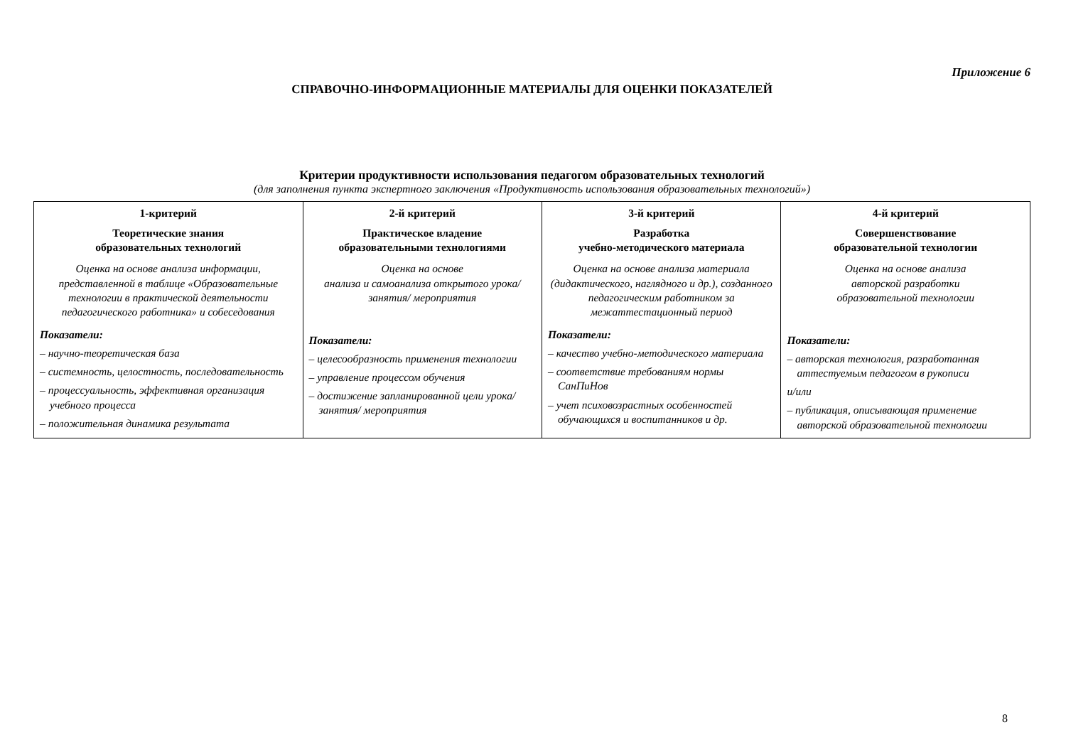Приложение 6
СПРАВОЧНО-ИНФОРМАЦИОННЫЕ МАТЕРИАЛЫ ДЛЯ ОЦЕНКИ ПОКАЗАТЕЛЕЙ
Критерии продуктивности использования педагогом образовательных технологий
(для заполнения пункта экспертного заключения «Продуктивность использования образовательных технологий»)
| 1-критерий Теоретические знания образовательных технологий Оценка на основе анализа информации, представленной в таблице «Образовательные технологии в практической деятельности педагогического работника» и собеседования Показатели: – научно-теоретическая база – системность, целостность, последовательность – процессуальность, эффективная организация учебного процесса – положительная динамика результата | 2-й критерий Практическое владение образовательными технологиями Оценка на основе анализа и самоанализа открытого урока/ занятия/ мероприятия Показатели: – целесообразность применения технологии – управление процессом обучения – достижение запланированной цели урока/ занятия/ мероприятия | 3-й критерий Разработка учебно-методического материала Оценка на основе анализа материала (дидактического, наглядного и др.), созданного педагогическим работником за межаттестационный период Показатели: – качество учебно-методического материала – соответствие требованиям нормы СанПиНов – учет психовозрастных особенностей обучающихся и воспитанников и др. | 4-й критерий Совершенствование образовательной технологии Оценка на основе анализа авторской разработки образовательной технологии Показатели: – авторская технология, разработанная аттестуемым педагогом в рукописи и/или – публикация, описывающая применение авторской образовательной технологии |
8